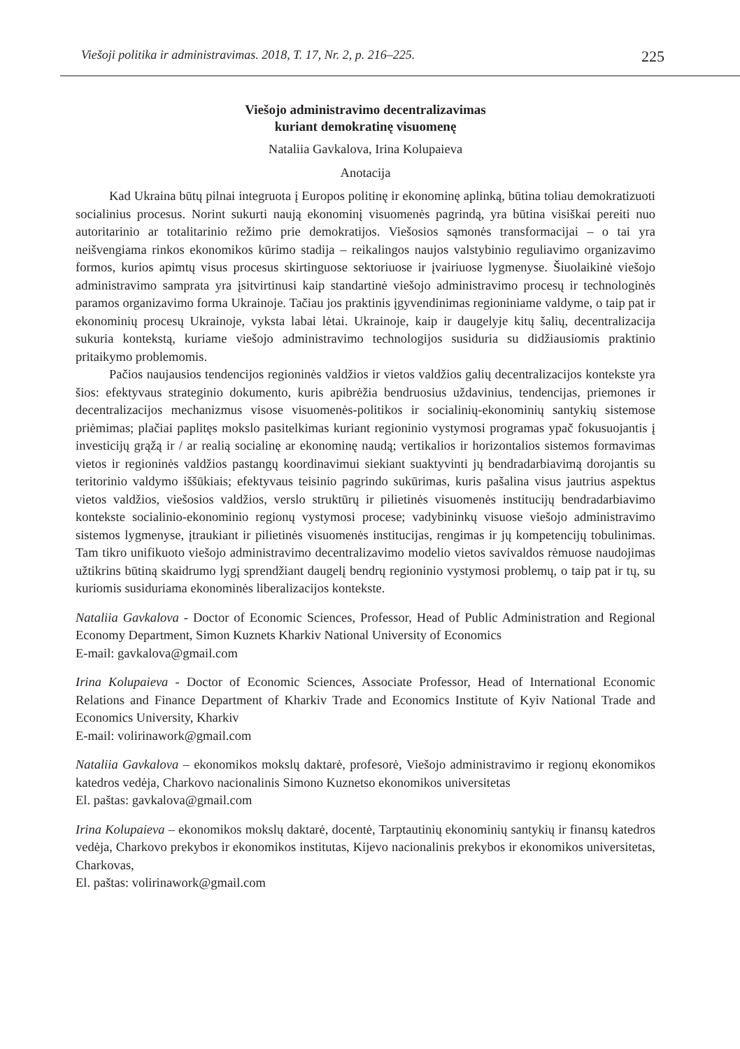Viešoji politika ir administravimas. 2018, T. 17, Nr. 2, p. 216–225. 225
Viešojo administravimo decentralizavimas
kuriant demokratinę visuomenę
Nataliia Gavkalova, Irina Kolupaieva
Anotacija
Kad Ukraina būtų pilnai integruota į Europos politinę ir ekonominę aplinką, būtina toliau demokratizuoti socialinius procesus. Norint sukurti naują ekonominį visuomenės pagrindą, yra būtina visiškai pereiti nuo autoritarinio ar totalitarinio režimo prie demokratijos. Viešosios sąmonės transformacijai – o tai yra neišvengiama rinkos ekonomikos kūrimo stadija – reikalingos naujos valstybinio reguliavimo organizavimo formos, kurios apimtų visus procesus skirtinguose sektoriuose ir įvairiuose lygmenyse. Šiuolaikinė viešojo administravimo samprata yra įsitvirtinusi kaip standartinė viešojo administravimo procesų ir technologinės paramos organizavimo forma Ukrainoje. Tačiau jos praktinis įgyvendinimas regioniniame valdyme, o taip pat ir ekonominių procesų Ukrainoje, vyksta labai lėtai. Ukrainoje, kaip ir daugelyje kitų šalių, decentralizacija sukuria kontekstą, kuriame viešojo administravimo technologijos susiduria su didžiausiomis praktinio pritaikymo problemomis.
Pačios naujausios tendencijos regioninės valdžios ir vietos valdžios galių decentralizacijos kontekste yra šios: efektyvaus strateginio dokumento, kuris apibrėžia bendruosius uždavinius, tendencijas, priemones ir decentralizacijos mechanizmus visose visuomenės-politikos ir socialinių-ekonominių santykių sistemose priėmimas; plačiai paplitęs mokslo pasitelkimas kuriant regioninio vystymosi programas ypač fokusuojantis į investicijų grąžą ir / ar realią socialinę ar ekonominę naudą; vertikalios ir horizontalios sistemos formavimas vietos ir regioninės valdžios pastangų koordinavimui siekiant suaktyvinti jų bendradarbiavimą dorojantis su teritorinio valdymo iššūkiais; efektyvaus teisinio pagrindo sukūrimas, kuris pašalina visus jautrius aspektus vietos valdžios, viešosios valdžios, verslo struktūrų ir pilietinės visuomenės institucijų bendradarbiavimo kontekste socialinio-ekonominio regionų vystymosi procese; vadybininkų visuose viešojo administravimo sistemos lygmenyse, įtraukiant ir pilietinės visuomenės institucijas, rengimas ir jų kompetencijų tobulinimas. Tam tikro unifikuoto viešojo administravimo decentralizavimo modelio vietos savivaldos rėmuose naudojimas užtikrins būtiną skaidrumo lygį sprendžiant daugelį bendrų regioninio vystymosi problemų, o taip pat ir tų, su kuriomis susiduriama ekonominės liberalizacijos kontekste.
Nataliia Gavkalova - Doctor of Economic Sciences, Professor, Head of Public Administration and Regional Economy Department, Simon Kuznets Kharkiv National University of Economics
E-mail: gavkalova@gmail.com
Irina Kolupaieva - Doctor of Economic Sciences, Associate Professor, Head of International Economic Relations and Finance Department of Kharkiv Trade and Economics Institute of Kyiv National Trade and Economics University, Kharkiv
E-mail: volirinawork@gmail.com
Nataliia Gavkalova – ekonomikos mokslų daktarė, profesorė, Viešojo administravimo ir regionų ekonomikos katedros vedėja, Charkovo nacionalinis Simono Kuznetso ekonomikos universitetas
El. paštas: gavkalova@gmail.com
Irina Kolupaieva – ekonomikos mokslų daktarė, docentė, Tarptautinių ekonominių santykių ir finansų katedros vedėja, Charkovo prekybos ir ekonomikos institutas, Kijevo nacionalinis prekybos ir ekonomikos universitetas, Charkovas,
El. paštas: volirinawork@gmail.com